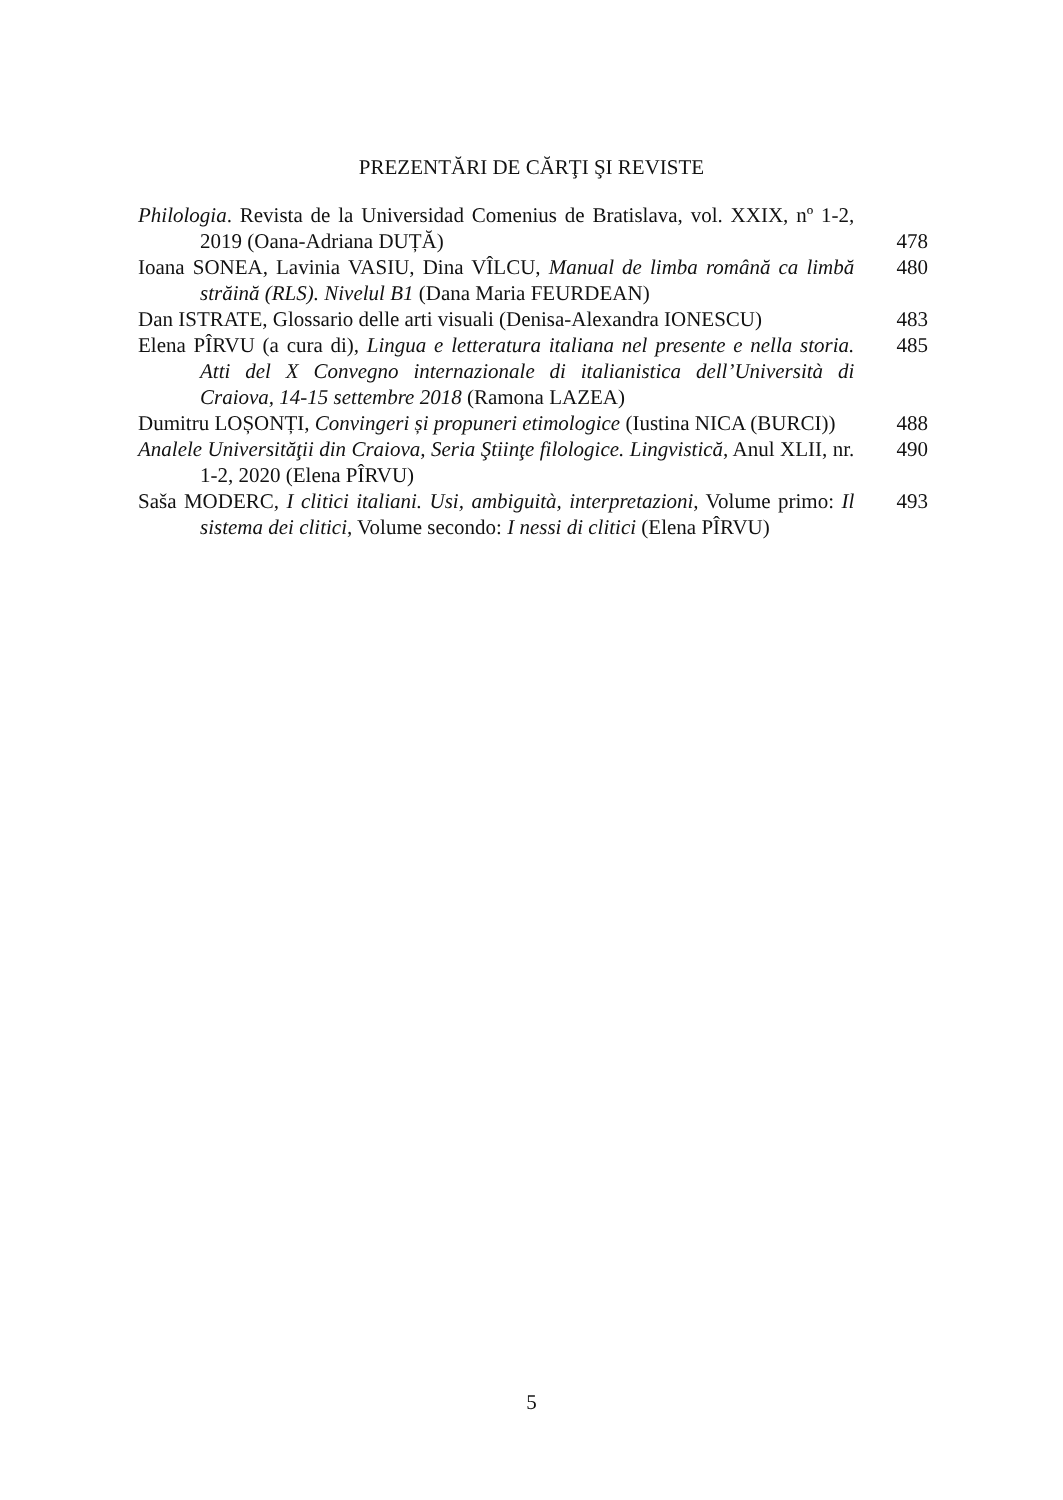PREZENTĂRI DE CĂRŢI ŞI REVISTE
Philologia. Revista de la Universidad Comenius de Bratislava, vol. XXIX, nº 1-2, 2019 (Oana-Adriana DUȚĂ)
478
Ioana SONEA, Lavinia VASIU, Dina VÎLCU, Manual de limba română ca limbă străină (RLS). Nivelul B1 (Dana Maria FEURDEAN)
480
Dan ISTRATE, Glossario delle arti visuali (Denisa-Alexandra IONESCU)
483
Elena PÎRVU (a cura di), Lingua e letteratura italiana nel presente e nella storia. Atti del X Convegno internazionale di italianistica dell’Università di Craiova, 14-15 settembre 2018 (Ramona LAZEA)
485
Dumitru LOȘONȚI, Convingeri și propuneri etimologice (Iustina NICA (BURCI))
488
Analele Universităţii din Craiova, Seria Ştiinţe filologice. Lingvistică, Anul XLII, nr. 1-2, 2020 (Elena PÎRVU)
490
Saša MODERC, I clitici italiani. Usi, ambiguità, interpretazioni, Volume primo: Il sistema dei clitici, Volume secondo: I nessi di clitici (Elena PÎRVU)
493
5